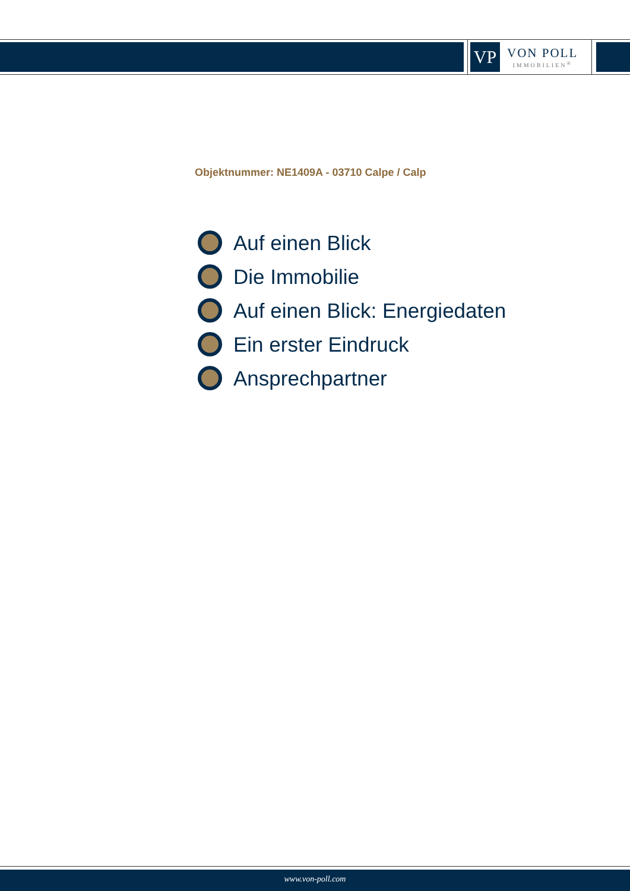VP
VON POLL
IMMOBILIEN<sup>®</sup>
Objektnummer: NE1409A - 03710 Calpe / Calp
Auf einen Blick
Die Immobilie
Auf einen Blick: Energiedaten
Ein erster Eindruck
Ansprechpartner
www.von-poll.com